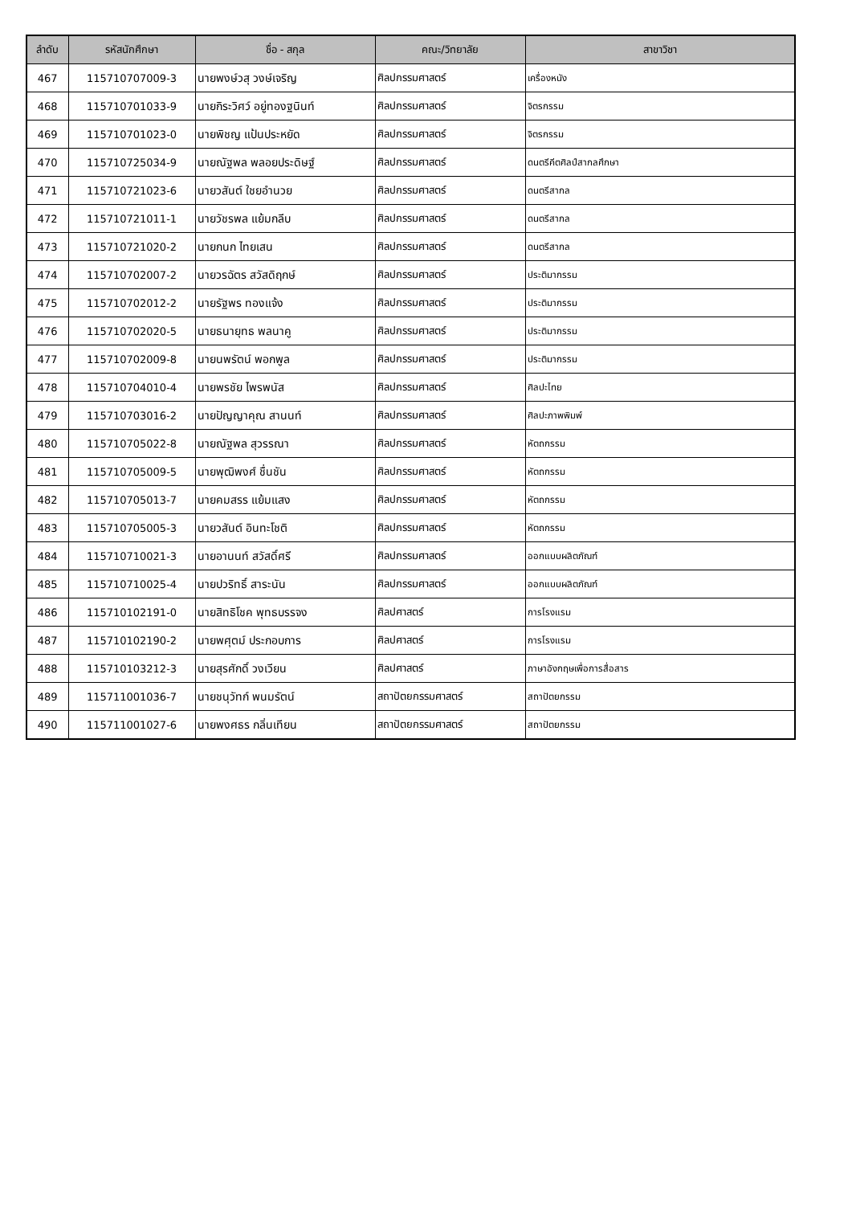| ลำดับ | รหัสนักศึกษา | ชื่อ - สกุล | คณะ/วิทยาลัย | สาขาวิชา |
| --- | --- | --- | --- | --- |
| 467 | 115710707009-3 | นายพงษ์วสุ วงษ์เจริญ | ศิลปกรรมศาสตร์ | เครื่องหนัง |
| 468 | 115710701033-9 | นายกิระวิศว์ อยู่ทองฐนินท์ | ศิลปกรรมศาสตร์ | จิตรกรรม |
| 469 | 115710701023-0 | นายพิชญ แป้นประหยัด | ศิลปกรรมศาสตร์ | จิตรกรรม |
| 470 | 115710725034-9 | นายณัฐพล พลอยประดิษฐ์ | ศิลปกรรมศาสตร์ | ดนตรีคีตศิลป์สากลศึกษา |
| 471 | 115710721023-6 | นายวสันต์ ใชยอำนวย | ศิลปกรรมศาสตร์ | ดนตรีสากล |
| 472 | 115710721011-1 | นายวัชรพล แย้มกลีบ | ศิลปกรรมศาสตร์ | ดนตรีสากล |
| 473 | 115710721020-2 | นายกนก ไทยเสน | ศิลปกรรมศาสตร์ | ดนตรีสากล |
| 474 | 115710702007-2 | นายวรฉัตร สวัสดิฤกษ์ | ศิลปกรรมศาสตร์ | ประติมากรรม |
| 475 | 115710702012-2 | นายรัฐพร ทองแจ้ง | ศิลปกรรมศาสตร์ | ประติมากรรม |
| 476 | 115710702020-5 | นายธนายุทธ พลนาคู | ศิลปกรรมศาสตร์ | ประติมากรรม |
| 477 | 115710702009-8 | นายนพรัตน์ พอกพูล | ศิลปกรรมศาสตร์ | ประติมากรรม |
| 478 | 115710704010-4 | นายพรชัย ไพรพนัส | ศิลปกรรมศาสตร์ | ศิลปะไทย |
| 479 | 115710703016-2 | นายปัญญาคุณ สานนท์ | ศิลปกรรมศาสตร์ | ศิลปะภาพพิมพ์ |
| 480 | 115710705022-8 | นายณัฐพล สุวรรณา | ศิลปกรรมศาสตร์ | หัตถกรรม |
| 481 | 115710705009-5 | นายพุฒิพงศ์ ชื่นชัน | ศิลปกรรมศาสตร์ | หัตถกรรม |
| 482 | 115710705013-7 | นายคมสรร แย้มแสง | ศิลปกรรมศาสตร์ | หัตถกรรม |
| 483 | 115710705005-3 | นายวสันต์ อินทะโชติ | ศิลปกรรมศาสตร์ | หัตถกรรม |
| 484 | 115710710021-3 | นายอานนท์ สวัสดิ์ศรี | ศิลปกรรมศาสตร์ | ออกแบบผลิตภัณฑ์ |
| 485 | 115710710025-4 | นายปวริทธิ์ สาระนัน | ศิลปกรรมศาสตร์ | ออกแบบผลิตภัณฑ์ |
| 486 | 115710102191-0 | นายสิทธิโชค พุทธบรรจง | ศิลปศาสตร์ | การโรงแรม |
| 487 | 115710102190-2 | นายพศุตม์ ประกอบการ | ศิลปศาสตร์ | การโรงแรม |
| 488 | 115710103212-3 | นายสุรศักดิ์ วงเวียน | ศิลปศาสตร์ | ภาษาอังกฤษเพื่อการสื่อสาร |
| 489 | 115711001036-7 | นายชนุวัทก์ พนมรัตน์ | สถาปัตยกรรมศาสตร์ | สถาปัตยกรรม |
| 490 | 115711001027-6 | นายพงศธร กลิ่นเทียน | สถาปัตยกรรมศาสตร์ | สถาปัตยกรรม |